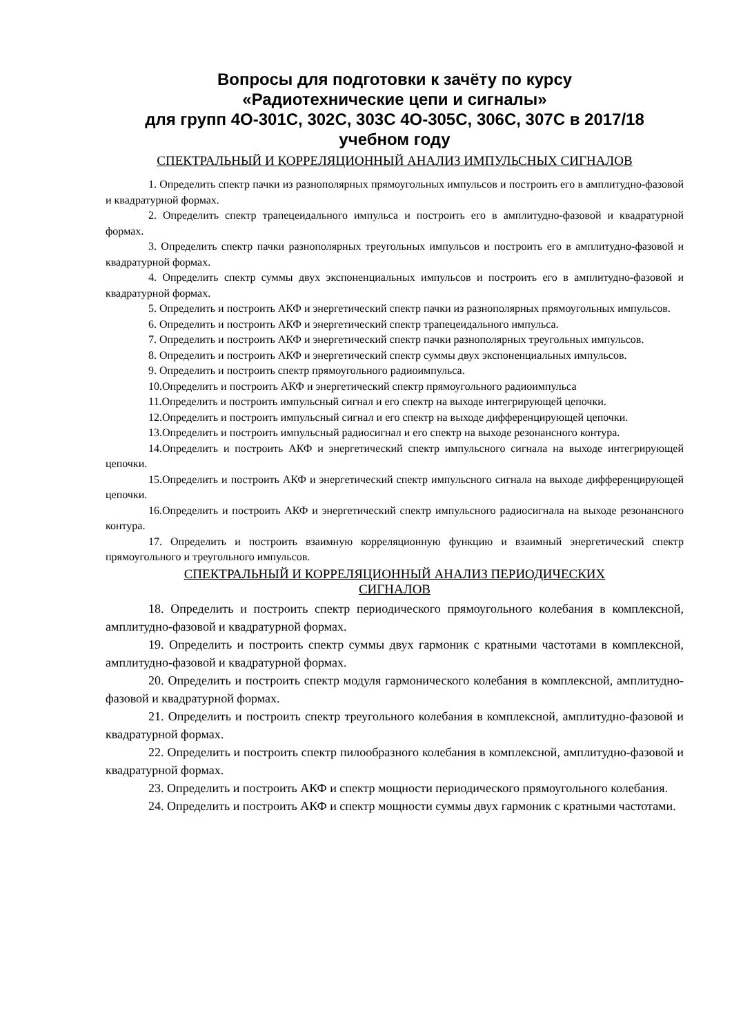Вопросы для подготовки к зачёту по курсу
«Радиотехнические цепи и сигналы»
для групп 4О-301С, 302С, 303С 4О-305С, 306С, 307С в 2017/18
учебном году
СПЕКТРАЛЬНЫЙ И КОРРЕЛЯЦИОННЫЙ АНАЛИЗ ИМПУЛЬСНЫХ СИГНАЛОВ
1. Определить спектр пачки из разнополярных прямоугольных импульсов и построить его в амплитудно-фазовой и квадратурной формах.
2. Определить спектр трапецеидального импульса и построить его в амплитудно-фазовой и квадратурной формах.
3. Определить спектр пачки разнополярных треугольных импульсов и построить его в амплитудно-фазовой и квадратурной формах.
4. Определить спектр суммы двух экспоненциальных импульсов и построить его в амплитудно-фазовой и квадратурной формах.
5. Определить и построить АКФ и энергетический спектр пачки из разнополярных прямоугольных импульсов.
6. Определить и построить АКФ и энергетический спектр трапецеидального импульса.
7. Определить и построить АКФ и энергетический спектр пачки разнополярных треугольных импульсов.
8. Определить и построить АКФ и энергетический спектр суммы двух экспоненциальных импульсов.
9. Определить и построить спектр прямоугольного радиоимпульса.
10.Определить и построить АКФ и энергетический спектр прямоугольного радиоимпульса
11.Определить и построить импульсный сигнал и его спектр на выходе интегрирующей цепочки.
12.Определить и построить импульсный сигнал и его спектр на выходе дифференцирующей цепочки.
13.Определить и построить импульсный радиосигнал и его спектр на выходе резонансного контура.
14.Определить и построить АКФ и энергетический спектр импульсного сигнала на выходе интегрирующей цепочки.
15.Определить и построить АКФ и энергетический спектр импульсного сигнала на выходе дифференцирующей цепочки.
16.Определить и построить АКФ и энергетический спектр импульсного радиосигнала на выходе резонансного контура.
17. Определить и построить взаимную корреляционную функцию и взаимный энергетический спектр прямоугольного и треугольного импульсов.
СПЕКТРАЛЬНЫЙ И КОРРЕЛЯЦИОННЫЙ АНАЛИЗ ПЕРИОДИЧЕСКИХ
СИГНАЛОВ
18. Определить и построить спектр периодического прямоугольного колебания в комплексной, амплитудно-фазовой и квадратурной формах.
19. Определить и построить спектр суммы двух гармоник с кратными частотами в комплексной, амплитудно-фазовой и квадратурной формах.
20. Определить и построить спектр модуля гармонического колебания в комплексной, амплитудно-фазовой и квадратурной формах.
21. Определить и построить спектр треугольного колебания в комплексной, амплитудно-фазовой и квадратурной формах.
22. Определить и построить спектр пилообразного колебания в комплексной, амплитудно-фазовой и квадратурной формах.
23. Определить и построить АКФ и спектр мощности периодического прямоугольного колебания.
24. Определить и построить АКФ и спектр мощности суммы двух гармоник с кратными частотами.